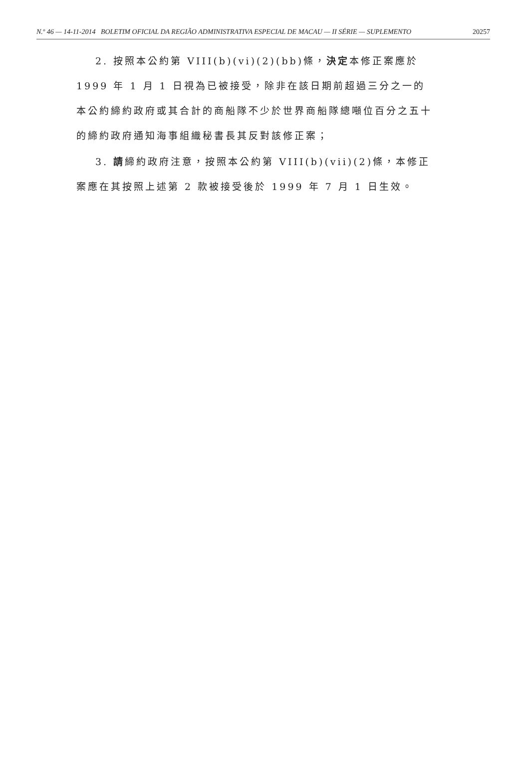N.º 46 — 14-11-2014 BOLETIM OFICIAL DA REGIÃO ADMINISTRATIVA ESPECIAL DE MACAU — II SÉRIE — SUPLEMENTO 20257
2. 按照本公約第 VIII(b)(vi)(2)(bb)條，決定本修正案應於 1999 年 1 月 1 日視為已被接受，除非在該日期前超過三分之一的本公約締約政府或其合計的商船隊不少於世界商船隊總噸位百分之五十的締約政府通知海事組織秘書長其反對該修正案；
3. 請締約政府注意，按照本公約第 VIII(b)(vii)(2)條，本修正案應在其按照上述第 2 款被接受後於 1999 年 7 月 1 日生效。